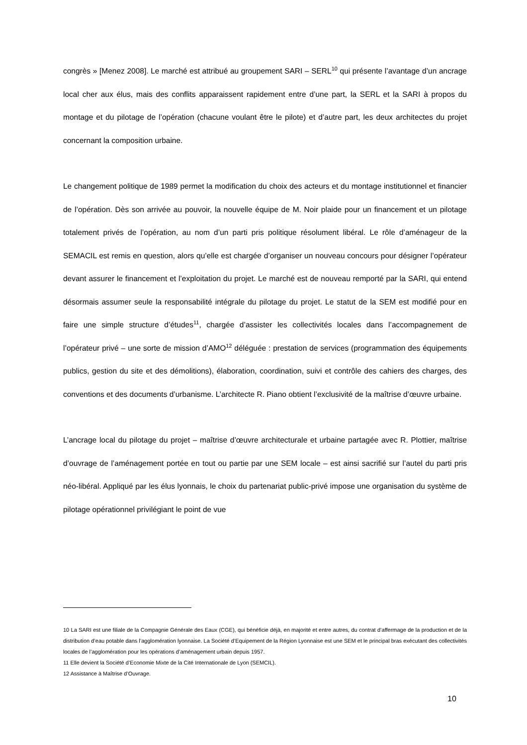congrès » [Menez 2008]. Le marché est attribué au groupement SARI – SERL<sup>10</sup> qui présente l’avantage d’un ancrage local cher aux élus, mais des conflits apparaissent rapidement entre d’une part, la SERL et la SARI à propos du montage et du pilotage de l’opération (chacune voulant être le pilote) et d’autre part, les deux architectes du projet concernant la composition urbaine.
Le changement politique de 1989 permet la modification du choix des acteurs et du montage institutionnel et financier de l’opération. Dès son arrivée au pouvoir, la nouvelle équipe de M. Noir plaide pour un financement et un pilotage totalement privés de l’opération, au nom d’un parti pris politique résolument libéral. Le rôle d’aménageur de la SEMACIL est remis en question, alors qu’elle est chargée d’organiser un nouveau concours pour désigner l’opérateur devant assurer le financement et l’exploitation du projet. Le marché est de nouveau remporté par la SARI, qui entend désormais assumer seule la responsabilité intégrale du pilotage du projet. Le statut de la SEM est modifié pour en faire une simple structure d’études<sup>11</sup>, chargée d’assister les collectivités locales dans l’accompagnement de l’opérateur privé – une sorte de mission d’AMO<sup>12</sup> déléguée : prestation de services (programmation des équipements publics, gestion du site et des démolitions), élaboration, coordination, suivi et contrôle des cahiers des charges, des conventions et des documents d’urbanisme. L’architecte R. Piano obtient l’exclusivité de la maîtrise d’œuvre urbaine.
L’ancrage local du pilotage du projet – maîtrise d’œuvre architecturale et urbaine partagée avec R. Plottier, maîtrise d’ouvrage de l’aménagement portée en tout ou partie par une SEM locale – est ainsi sacrifié sur l’autel du parti pris néo-libéral. Appliqué par les élus lyonnais, le choix du partenariat public-privé impose une organisation du système de pilotage opérationnel privilégiant le point de vue
10 La SARI est une filiale de la Compagnie Générale des Eaux (CGE), qui bénéficie déjà, en majorité et entre autres, du contrat d’affermage de la production et de la distribution d’eau potable dans l’agglomération lyonnaise. La Société d’Equipement de la Région Lyonnaise est une SEM et le principal bras exécutant des collectivités locales de l’agglomération pour les opérations d’aménagement urbain depuis 1957.
11 Elle devient la Société d’Economie Mixte de la Cité Internationale de Lyon (SEMCIL).
12 Assistance à Maîtrise d’Ouvrage.
10